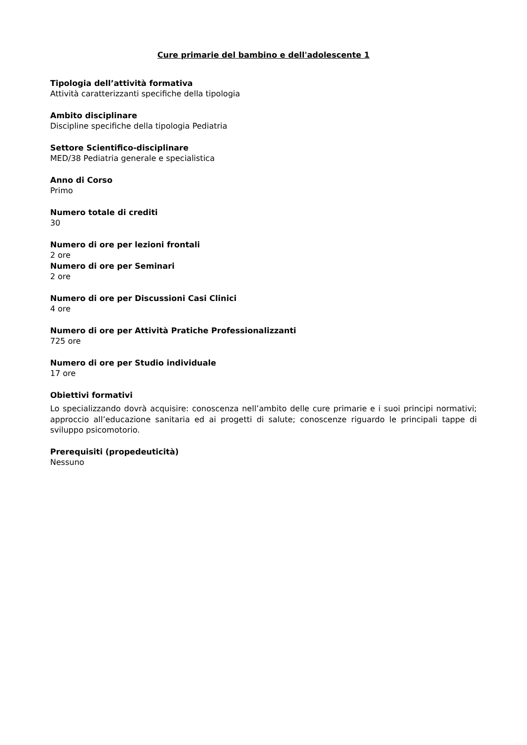Cure primarie del bambino e dell'adolescente 1
Tipologia dell’attività formativa
Attività caratterizzanti specifiche della tipologia
Ambito disciplinare
Discipline specifiche della tipologia Pediatria
Settore Scientifico-disciplinare
MED/38 Pediatria generale e specialistica
Anno di Corso
Primo
Numero totale di crediti
30
Numero di ore per lezioni frontali
2 ore
Numero di ore per Seminari
2 ore
Numero di ore per Discussioni Casi Clinici
4 ore
Numero di ore per Attività Pratiche Professionalizzanti
725 ore
Numero di ore per Studio individuale
17 ore
Obiettivi formativi
Lo specializzando dovrà acquisire: conoscenza nell’ambito delle cure primarie e i suoi principi normativi; approccio all’educazione sanitaria ed ai progetti di salute; conoscenze riguardo le principali tappe di sviluppo psicomotorio.
Prerequisiti (propedeuticità)
Nessuno